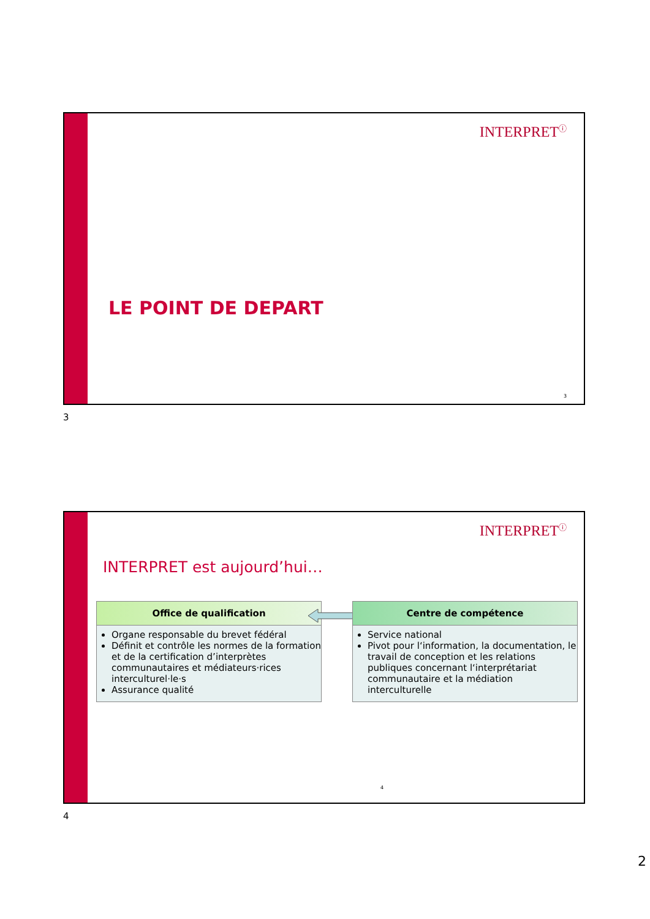INTERPRET<sup>ⓘ</sup>
LE POINT DE DEPART
3
3
INTERPRET<sup>ⓘ</sup>
INTERPRET est aujourd’hui…
Office de qualification
Organe responsable du brevet fédéral
Définit et contrôle les normes de la formation et de la certification d’interprètes communautaires et médiateurs·rices interculturel·le·s
Assurance qualité
Centre de compétence
Service national
Pivot pour l‘information, la documentation, le travail de conception et les relations publiques concernant l‘interprétariat communautaire et la médiation interculturelle
4
4
2